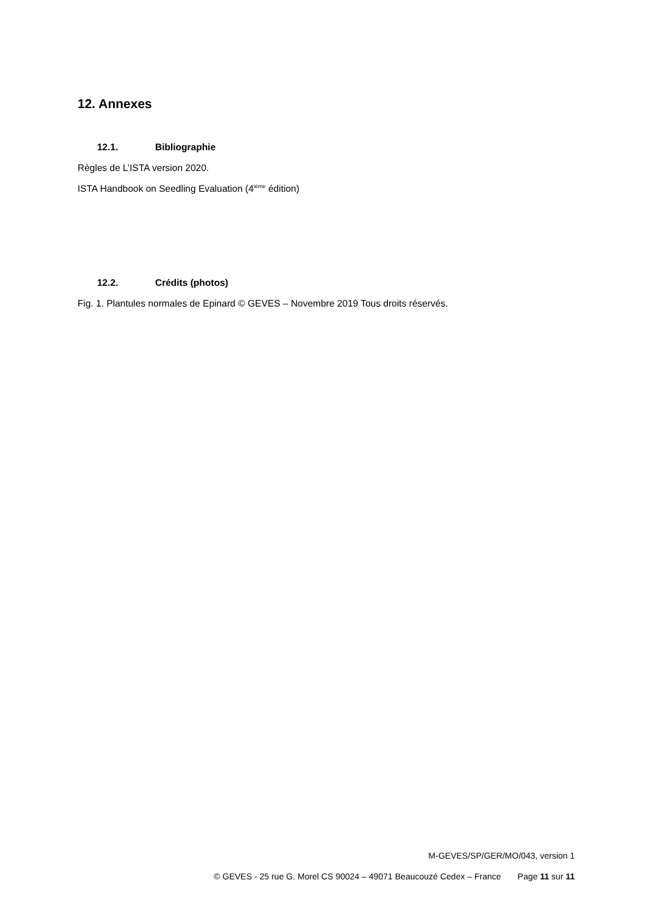12. Annexes
12.1. Bibliographie
Règles de L’ISTA version 2020.
ISTA Handbook on Seedling Evaluation (4<sup>ième</sup> édition)
12.2. Crédits (photos)
Fig. 1. Plantules normales de Epinard © GEVES – Novembre 2019 Tous droits réservés.
M-GEVES/SP/GER/MO/043, version 1
© GEVES - 25 rue G. Morel CS 90024 – 49071 Beaucouzé Cedex – France Page 11 sur 11